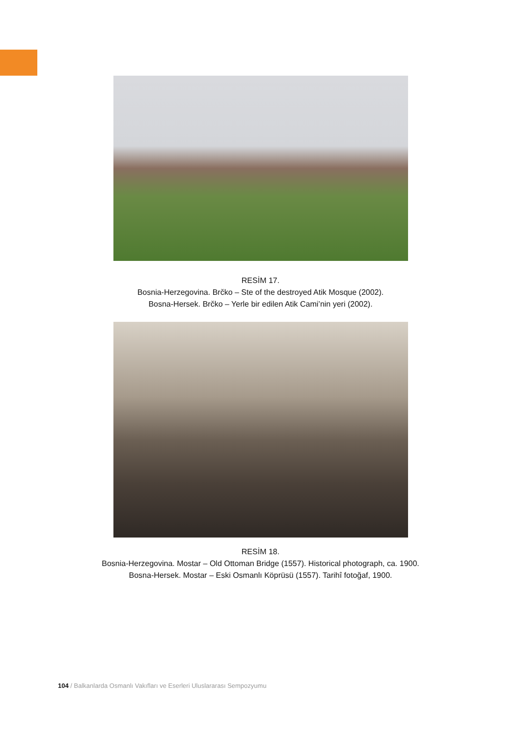RESİM 17.
Bosnia-Herzegovina. Brčko – Ste of the destroyed Atik Mosque (2002).
Bosna-Hersek. Brčko – Yerle bir edilen Atik Cami’nin yeri (2002).
RESİM 18.
Bosnia-Herzegovina. Mostar – Old Ottoman Bridge (1557). Historical photograph, ca. 1900.
Bosna-Hersek. Mostar – Eski Osmanlı Köprüsü (1557). Tarihî fotoğaf, 1900.
104 / Balkanlarda Osmanlı Vakıfları ve Eserleri Uluslararası Sempozyumu